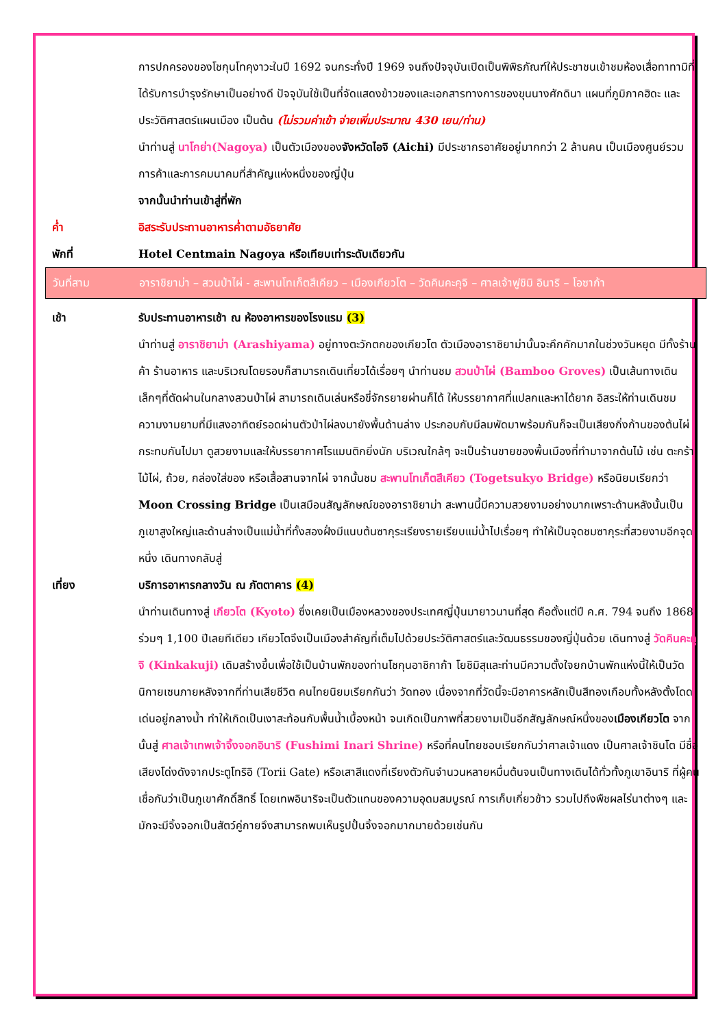การปกครองของโชกุนโทคุงาวะในปี 1692 จนกระทั่งปี 1969 จนถึงปัจจุบันเปิดเป็นพิพิธภัณฑ์ให้ประชาชนเข้าชมห้องเสื่อทาทามิที่ได้รับการบำรุงรักษาเป็นอย่างดี ปัจจุบันใช้เป็นที่จัดแสดงข้าวของและเอกสารทางการของขุนนางศักดินา แผนที่ภูมิภาคฮิดะ และประวัติศาสตร์แผนเมือง เป็นต้น (ไม่รวมค่าเข้า จ่ายเพิ่มประมาณ 430 เยน/ท่าน)
นำท่านสู่ นาโกย่า(Nagoya) เป็นตัวเมืองของจังหวัดไอจิ (Aichi) มีประชากรอาศัยอยู่มากกว่า 2 ล้านคน เป็นเมืองศูนย์รวมการค้าและการคมนาคมที่สำคัญแห่งหนึ่งของญี่ปุ่น
จากนั้นนำท่านเข้าสู่ที่พัก
ค่ำ อิสระรับประทานอาหารค่ำตามอัธยาศัย
พักที่ Hotel Centmain Nagoya หรือเทียบเท่าระดับเดียวกัน
วันที่สาม อาราชิยาม่า – สวนป่าไผ่ - สะพานโทเก็ตสึเคียว – เมืองเกียวโต – วัดคินคะคุจิ – ศาลเจ้าฟูชิมิ อินาริ – โอซาก้า
เช้า รับประทานอาหารเช้า ณ ห้องอาหารของโรงแรม (3)
นำท่านสู่ อาราชิยาม่า (Arashiyama) อยู่ทางตะวักตกของเกียวโต ตัวเมืองอาราชิยาม่านั้นจะคึกคักมากในช่วงวันหยุด มีทั้งร้านค้า ร้านอาหาร และบริเวณโดยรอบก็สามารถเดินเที่ยวได้เรื่อยๆ นำท่านชม สวนป่าไผ่ (Bamboo Groves) เป็นเส้นทางเดินเล็กๆที่ตัดผ่านในกลางสวนป่าไผ่ สามารถเดินเล่นหรือขี่จักรยายผ่านก็ได้ ให้บรรยากาศที่แปลกและหาได้ยาก อิสระให้ท่านเดินชมความงามยามที่มีแสงอาทิตย์รอดผ่านตัวป่าไผ่ลงมายังพื้นด้านล่าง ประกอบกับมีลมพัดมาพร้อมกันก็จะเป็นเสียงกิ่งก้านของต้นไผ่กระทบกันไปมา ดูสวยงามและให้บรรยากาศโรแมนติกยิ่งนัก บริเวณใกล้ๆ จะเป็นร้านขายของพื้นเมืองที่ทำมาจากต้นไม้ เช่น ตะกร้าไม้ไผ่, ถ้วย, กล่องใส่ของ หรือเสื้อสานจากไผ่ จากนั้นชม สะพานโทเก็ตสึเคียว (Togetsukyo Bridge) หรือนิยมเรียกว่า Moon Crossing Bridge เป็นเสมือนสัญลักษณ์ของอาราชิยาม่า สะพานนี้มีความสวยงามอย่างมากเพราะด้านหลังนั้นเป็นภูเขาสูงใหญ่และด้านล่างเป็นแม่น้ำที่ทั้งสองฝั่งมีแนบต้นซากุระเรียงรายเรียบแม่น้ำไปเรื่อยๆ ทำให้เป็นจุดชมซากุระที่สวยงามอีกจุดหนึ่ง เดินทางกลับสู่
เที่ยง บริการอาหารกลางวัน ณ ภัตตาคาร (4)
นำท่านเดินทางสู่ เกียวโต (Kyoto) ซึ่งเคยเป็นเมืองหลวงของประเทศญี่ปุ่นมายาวนานที่สุด คือตั้งแต่ปี ค.ศ. 794 จนถึง 1868 ร่วมๆ 1,100 ปีเลยทีเดียว เกียวโตจึงเป็นเมืองสำคัญที่เต็มไปด้วยประวัติศาสตร์และวัฒนธรรมของญี่ปุ่นด้วย เดินทางสู่ วัดคินคะคุจิ (Kinkakuji) เดิมสร้างขึ้นเพื่อใช้เป็นบ้านพักของท่านโชกุนอาชิกาก้า โยชิมิสุและท่านมีความตั้งใจยกบ้านพักแห่งนี้ให้เป็นวัดนิกายเซนภายหลังจากที่ท่านเสียชีวิต คนไทยนิยมเรียกกันว่า วัดทอง เนื่องจากที่วัดนี้จะมีอาคารหลักเป็นสีทองเกือบทั้งหลังตั้งโดดเด่นอยู่กลางน้ำ ทำให้เกิดเป็นเงาสะท้อนกับพื้นน้ำเบื้องหน้า จนเกิดเป็นภาพที่สวยงามเป็นอีกสัญลักษณ์หนึ่งของเมืองเกียวโต จากนั้นสู่ ศาลเจ้าเทพเจ้าจิ้งจอกอินาริ (Fushimi Inari Shrine) หรือที่คนไทยชอบเรียกกันว่าศาลเจ้าแดง เป็นศาลเจ้าชินโต มีชื่อเสียงโด่งดังจากประตูโทริอิ (Torii Gate) หรือเสาสีแดงที่เรียงตัวกันจำนวนหลายหมื่นต้นจนเป็นทางเดินได้ทั่วทั้งภูเขาอินาริ ที่ผู้คนเชื่อกันว่าเป็นภูเขาศักดิ์สิทธิ์ โดยเทพอินาริจะเป็นตัวแทนของความอุดมสมบูรณ์ การเก็บเกี่ยวข้าว รวมไปถึงพืชผลไร่นาต่างๆ และมักจะมีจิ้งจอกเป็นสัตว์คู่กายจึงสามารถพบเห็นรูปปั้นจิ้งจอกมากมายด้วยเช่นกัน